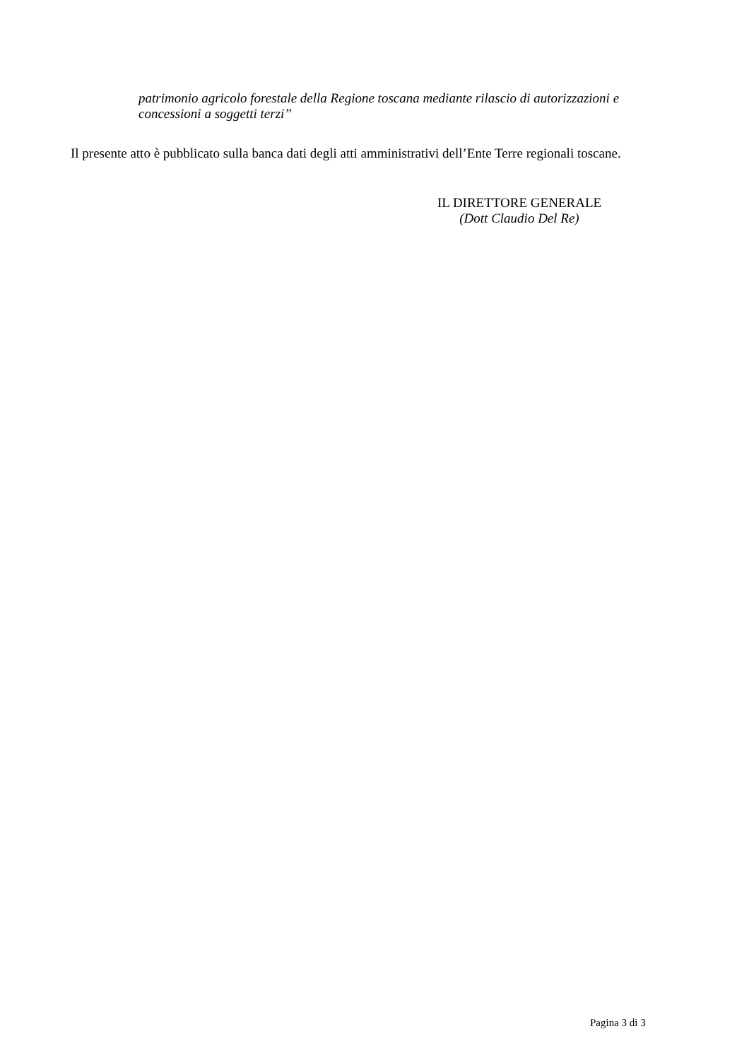patrimonio agricolo forestale della Regione toscana mediante rilascio di autorizzazioni e concessioni a soggetti terzi”
Il presente atto è pubblicato sulla banca dati degli atti amministrativi dell’Ente Terre regionali toscane.
IL DIRETTORE GENERALE
(Dott Claudio Del Re)
Pagina 3 di 3